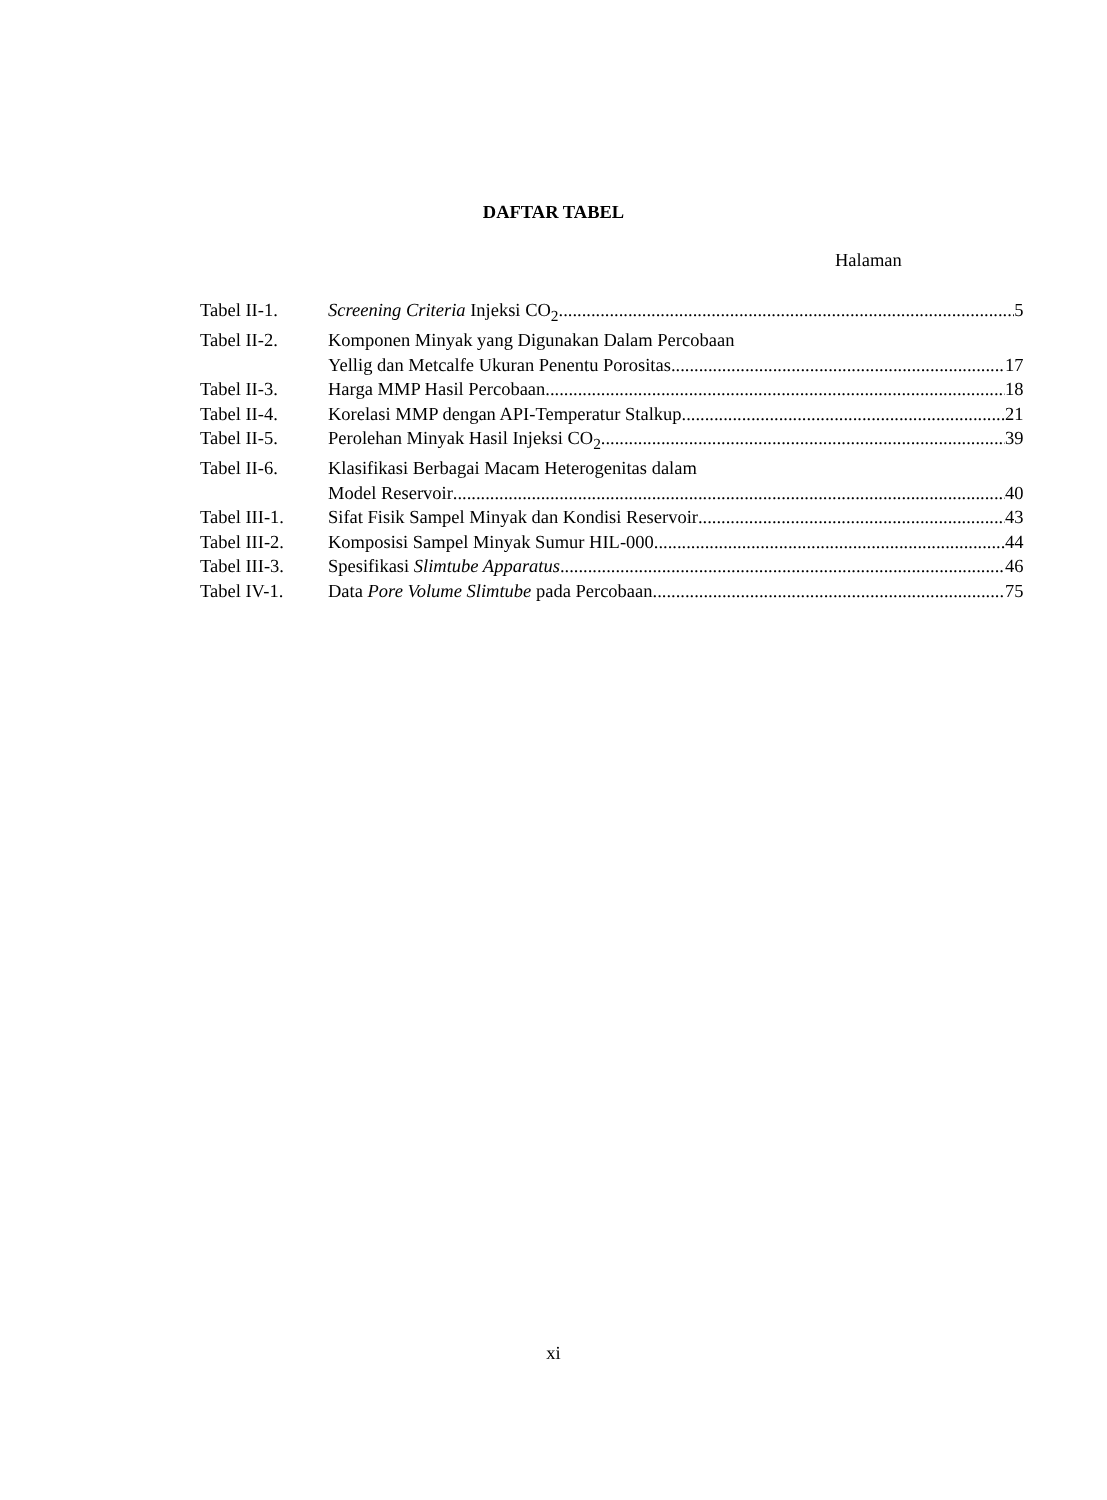DAFTAR TABEL
Halaman
| Tabel II-1. | Screening Criteria Injeksi CO<sub>2</sub> 5 |
| Tabel II-2. | Komponen Minyak yang Digunakan Dalam Percobaan Yellig dan Metcalfe Ukuran Penentu Porositas 17 |
| Tabel II-3. | Harga MMP Hasil Percobaan 18 |
| Tabel II-4. | Korelasi MMP dengan API-Temperatur Stalkup 21 |
| Tabel II-5. | Perolehan Minyak Hasil Injeksi CO<sub>2</sub> 39 |
| Tabel II-6. | Klasifikasi Berbagai Macam Heterogenitas dalam Model Reservoir 40 |
| Tabel III-1. | Sifat Fisik Sampel Minyak dan Kondisi Reservoir 43 |
| Tabel III-2. | Komposisi Sampel Minyak Sumur HIL-000 44 |
| Tabel III-3. | Spesifikasi Slimtube Apparatus 46 |
| Tabel IV-1. | Data Pore Volume Slimtube pada Percobaan 75 |
xi